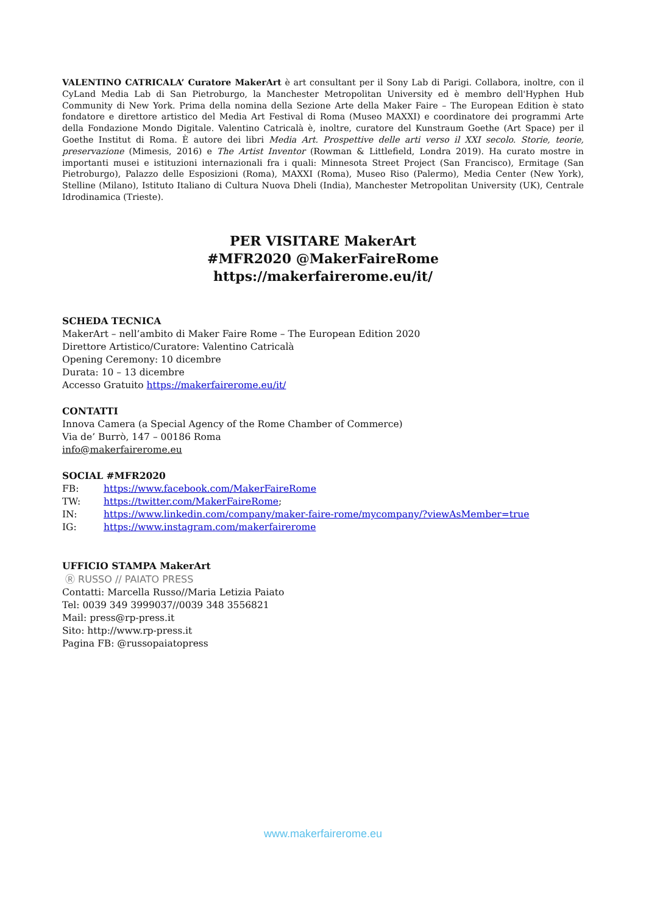VALENTINO CATRICALA’ Curatore MakerArt è art consultant per il Sony Lab di Parigi. Collabora, inoltre, con il CyLand Media Lab di San Pietroburgo, la Manchester Metropolitan University ed è membro dell'Hyphen Hub Community di New York. Prima della nomina della Sezione Arte della Maker Faire – The European Edition è stato fondatore e direttore artistico del Media Art Festival di Roma (Museo MAXXI) e coordinatore dei programmi Arte della Fondazione Mondo Digitale. Valentino Catricalà è, inoltre, curatore del Kunstraum Goethe (Art Space) per il Goethe Institut di Roma. È autore dei libri Media Art. Prospettive delle arti verso il XXI secolo. Storie, teorie, preservazione (Mimesis, 2016) e The Artist Inventor (Rowman & Littlefield, Londra 2019). Ha curato mostre in importanti musei e istituzioni internazionali fra i quali: Minnesota Street Project (San Francisco), Ermitage (San Pietroburgo), Palazzo delle Esposizioni (Roma), MAXXI (Roma), Museo Riso (Palermo), Media Center (New York), Stelline (Milano), Istituto Italiano di Cultura Nuova Dheli (India), Manchester Metropolitan University (UK), Centrale Idrodinamica (Trieste).
PER VISITARE MakerArt
#MFR2020 @MakerFaireRome
https://makerfairerome.eu/it/
SCHEDA TECNICA
MakerArt – nell’ambito di Maker Faire Rome – The European Edition 2020
Direttore Artistico/Curatore: Valentino Catricalà
Opening Ceremony: 10 dicembre
Durata: 10 – 13 dicembre
Accesso Gratuito https://makerfairerome.eu/it/
CONTATTI
Innova Camera (a Special Agency of the Rome Chamber of Commerce)
Via de’ Burrò, 147 – 00186 Roma
info@makerfairerome.eu
SOCIAL #MFR2020
FB: https://www.facebook.com/MakerFaireRome
TW: https://twitter.com/MakerFaireRome;
IN: https://www.linkedin.com/company/maker-faire-rome/mycompany/?viewAsMember=true
IG: https://www.instagram.com/makerfairerome
UFFICIO STAMPA MakerArt
Ⓡ RUSSO // PAIATO PRESS
Contatti: Marcella Russo//Maria Letizia Paiato
Tel: 0039 349 3999037//0039 348 3556821
Mail: press@rp-press.it
Sito: http://www.rp-press.it
Pagina FB: @russopaiatopress
www.makerfairerome.eu